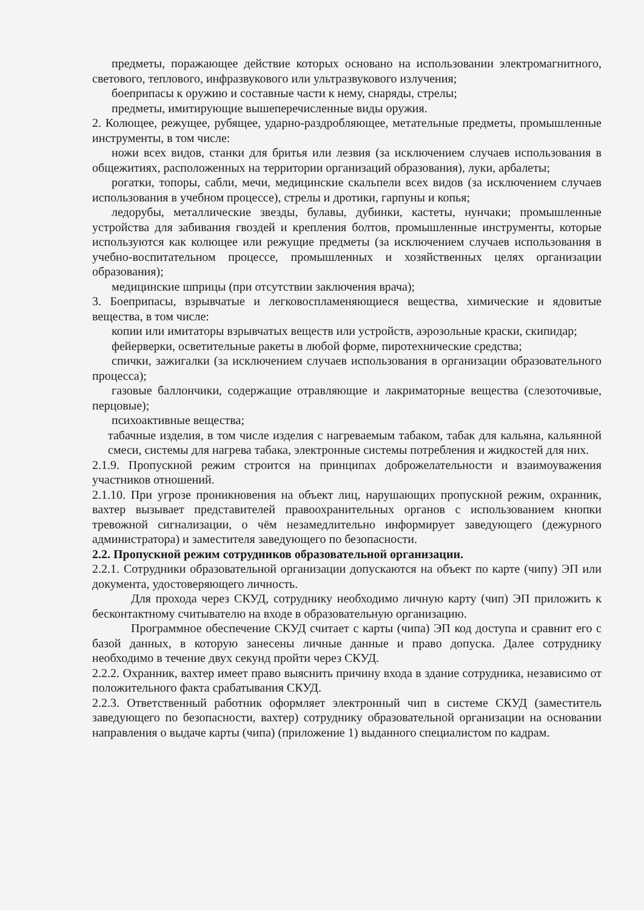предметы, поражающее действие которых основано на использовании электромагнитного, светового, теплового, инфразвукового или ультразвукового излучения;
боеприпасы к оружию и составные части к нему, снаряды, стрелы;
предметы, имитирующие вышеперечисленные виды оружия.
2. Колющее, режущее, рубящее, ударно-раздробляющее, метательные предметы, промышленные инструменты, в том числе:
ножи всех видов, станки для бритья или лезвия (за исключением случаев использования в общежитиях, расположенных на территории организаций образования), луки, арбалеты;
рогатки, топоры, сабли, мечи, медицинские скальпели всех видов (за исключением случаев использования в учебном процессе), стрелы и дротики, гарпуны и копья;
ледорубы, металлические звезды, булавы, дубинки, кастеты, нунчаки; промышленные устройства для забивания гвоздей и крепления болтов, промышленные инструменты, которые используются как колющее или режущие предметы (за исключением случаев использования в учебно-воспитательном процессе, промышленных и хозяйственных целях организации образования);
медицинские шприцы (при отсутствии заключения врача);
3. Боеприпасы, взрывчатые и легковоспламеняющиеся вещества, химические и ядовитые вещества, в том числе:
копии или имитаторы взрывчатых веществ или устройств, аэрозольные краски, скипидар;
фейерверки, осветительные ракеты в любой форме, пиротехнические средства;
спички, зажигалки (за исключением случаев использования в организации образовательного процесса);
газовые баллончики, содержащие отравляющие и лакриматорные вещества (слезоточивые, перцовые);
психоактивные вещества;
табачные изделия, в том числе изделия с нагреваемым табаком, табак для кальяна, кальянной смеси, системы для нагрева табака, электронные системы потребления и жидкостей для них.
2.1.9. Пропускной режим строится на принципах доброжелательности и взаимоуважения участников отношений.
2.1.10. При угрозе проникновения на объект лиц, нарушающих пропускной режим, охранник, вахтер вызывает представителей правоохранительных органов с использованием кнопки тревожной сигнализации, о чём незамедлительно информирует заведующего (дежурного администратора) и заместителя заведующего по безопасности.
2.2. Пропускной режим сотрудников образовательной организации.
2.2.1. Сотрудники образовательной организации допускаются на объект по карте (чипу) ЭП или документа, удостоверяющего личность.
Для прохода через СКУД, сотруднику необходимо личную карту (чип) ЭП приложить к бесконтактному считывателю на входе в образовательную организацию.
Программное обеспечение СКУД считает с карты (чипа) ЭП код доступа и сравнит его с базой данных, в которую занесены личные данные и право допуска. Далее сотруднику необходимо в течение двух секунд пройти через СКУД.
2.2.2. Охранник, вахтер имеет право выяснить причину входа в здание сотрудника, независимо от положительного факта срабатывания СКУД.
2.2.3. Ответственный работник оформляет электронный чип в системе СКУД (заместитель заведующего по безопасности, вахтер) сотруднику образовательной организации на основании направления о выдаче карты (чипа) (приложение 1) выданного специалистом по кадрам.